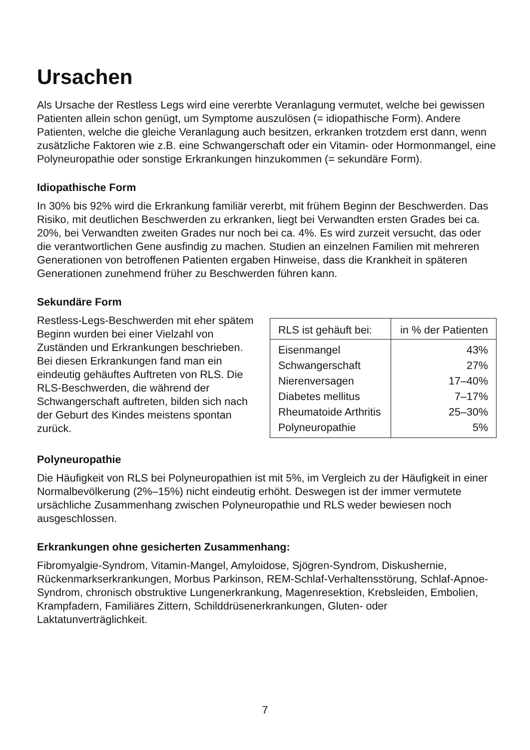Ursachen
Als Ursache der Restless Legs wird eine vererbte Veranlagung vermutet, wel­che bei gewissen Patienten allein schon genügt, um Symptome auszulösen (= idiopathische Form). Andere Patienten, welche die gleiche Veranlagung auch besitzen, erkranken trotzdem erst dann, wenn zusätzliche Faktoren wie z.B. eine Schwangerschaft oder ein Vitamin- oder Hormonmangel, eine Polyneuro­pathie oder sonstige Erkrankungen hinzukommen (= sekundäre Form).
Idiopathische Form
In 30% bis 92% wird die Erkrankung familiär vererbt, mit frühem Beginn der Beschwerden. Das Risiko, mit deutlichen Beschwerden zu erkranken, liegt bei Verwandten ersten Grades bei ca. 20%, bei Verwandten zweiten Grades nur noch bei ca. 4%. Es wird zurzeit versucht, das oder die verantwortlichen Gene ausfindig zu machen. Studien an einzelnen Familien mit mehreren Generationen von betroffenen Patienten ergaben Hinweise, dass die Krankheit in späteren Generationen zunehmend früher zu Beschwerden führen kann.
Sekundäre Form
Restless-Legs-Beschwerden mit eher spätem Beginn wurden bei einer Viel­zahl von Zuständen und Erkrankungen beschrieben.
Bei diesen Erkrankungen fand man ein eindeutig gehäuftes Auftreten von RLS. Die RLS-Beschwerden, die während der Schwangerschaft auftre­ten, bilden sich nach der Geburt des Kindes meistens spontan zurück.
| RLS ist gehäuft bei: | in % der Patienten |
| --- | --- |
| Eisenmangel | 43% |
| Schwangerschaft | 27% |
| Nierenversagen | 17–40% |
| Diabetes mellitus | 7–17% |
| Rheumatoide Arthritis | 25–30% |
| Polyneuropathie | 5% |
Polyneuropathie
Die Häufigkeit von RLS bei Polyneuropathien ist mit 5%, im Vergleich zu der Häufigkeit in einer Normalbevölkerung (2%–15%) nicht eindeutig erhöht. Deswegen ist der immer vermutete ursächliche Zusammenhang zwischen Polyneuropathie und RLS weder bewiesen noch ausgeschlossen.
Erkrankungen ohne gesicherten Zusammenhang:
Fibromyalgie-Syndrom, Vitamin-Mangel, Amyloidose, Sjögren-Syndrom, Diskus­hernie, Rückenmarkserkrankungen, Morbus Parkinson, REM-Schlaf-Verhaltens­störung, Schlaf-Apnoe-Syndrom, chronisch obstruktive Lungenerkrankung, Magenresektion, Krebsleiden, Embolien, Krampfadern, Familiäres Zittern, Schild­drüsenerkrankungen, Gluten- oder Laktatunverträglichkeit.
7